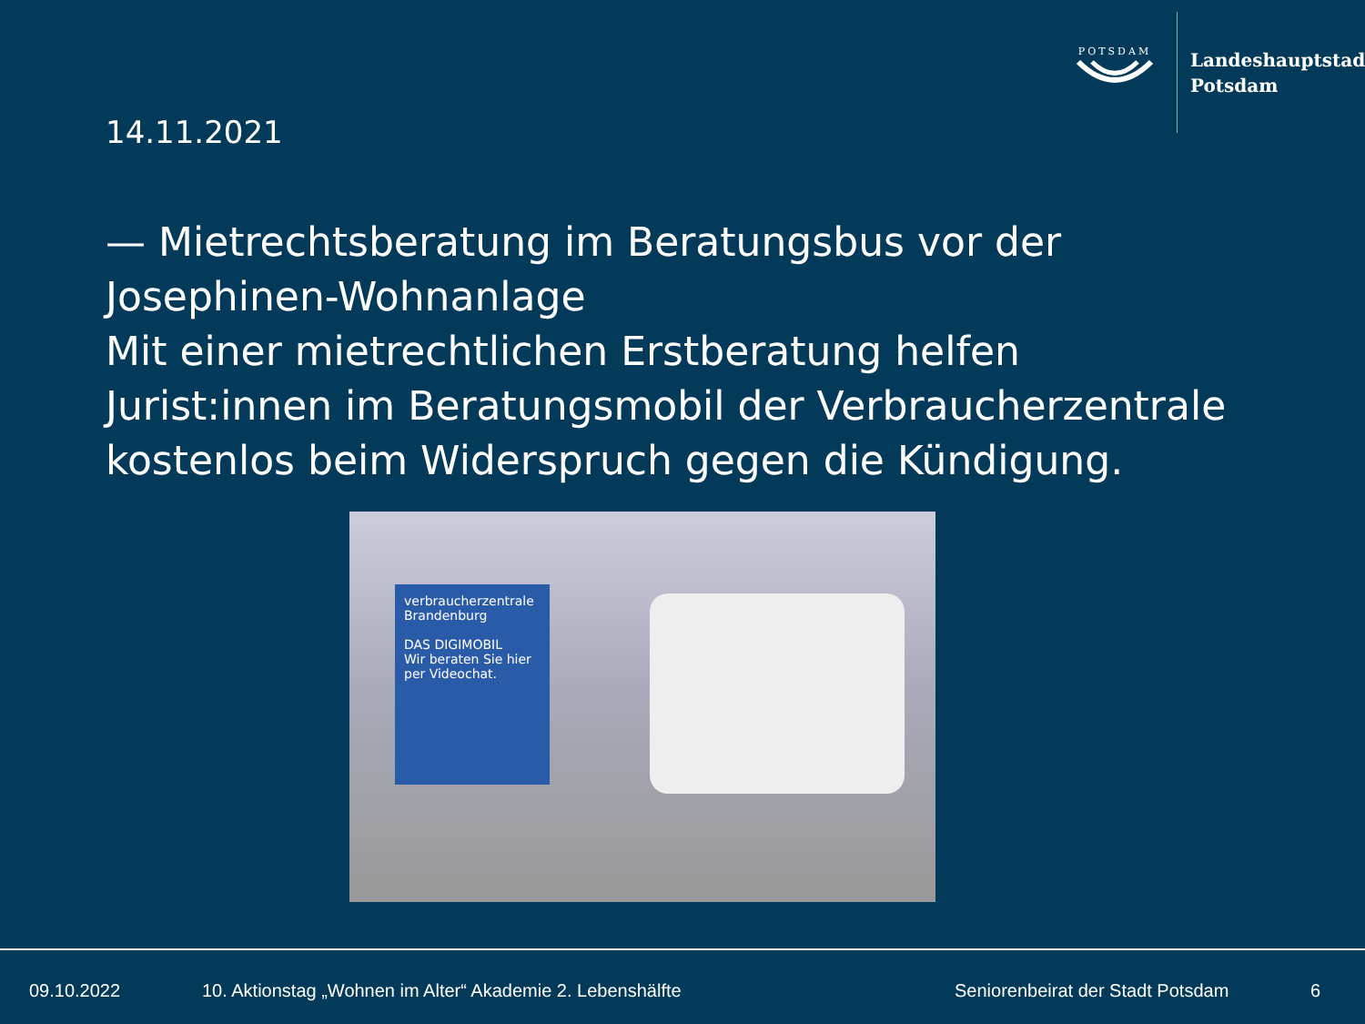POTSDAM
Landeshauptstadt
Potsdam
14.11.2021
— Mietrechtsberatung im Beratungsbus vor der Josephinen-Wohnanlage
Mit einer mietrechtlichen Erstberatung helfen Jurist:innen im Beratungsmobil der Verbraucherzentrale kostenlos beim Widerspruch gegen die Kündigung.
verbraucherzentrale Brandenburg
DAS DIGIMOBIL
Wir beraten Sie hier per Videochat.
09.10.2022
10. Aktionstag „Wohnen im Alter“ Akademie 2. Lebenshälfte
Seniorenbeirat der Stadt Potsdam
6